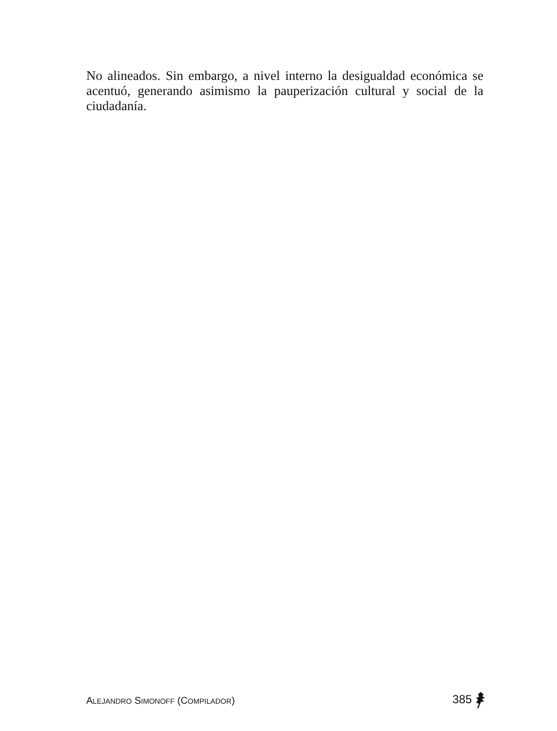No alineados. Sin embargo, a nivel interno la desigualdad económica se acentuó, generando asimismo la pauperización cultural y social de la ciudadanía.
ALEJANDRO SIMONOFF (COMPILADOR)
385